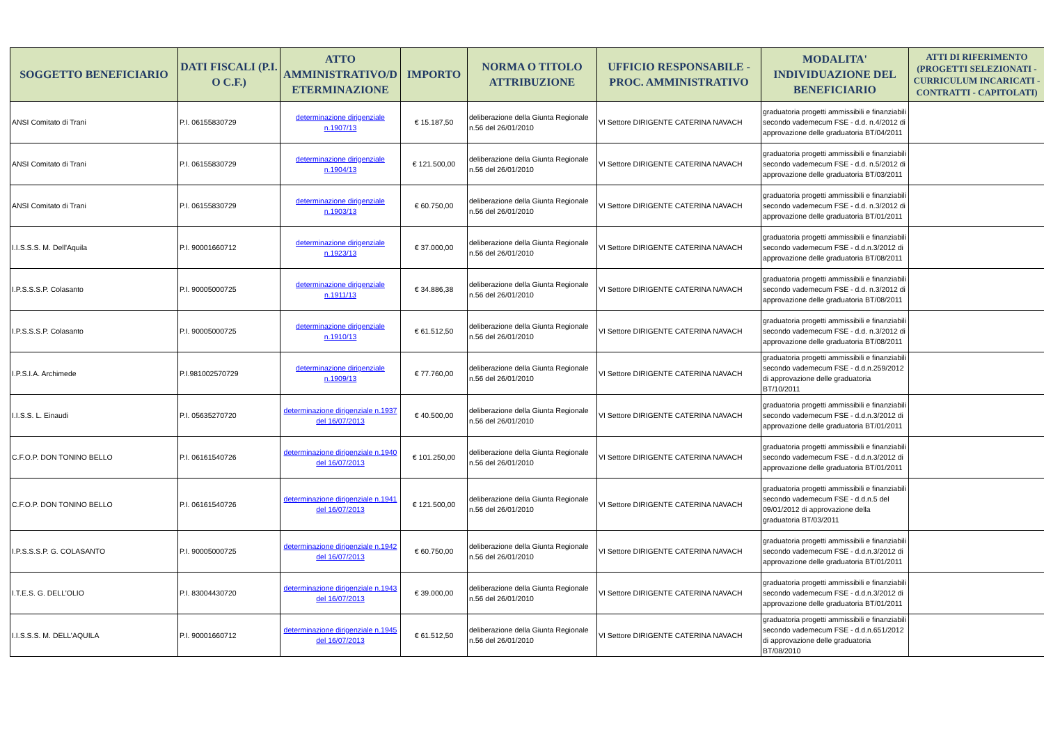| SOGGETTO BENEFICIARIO | DATI FISCALI (P.I. O C.F.) | ATTO AMMINISTRATIVO/D ETERMINAZIONE | IMPORTO | NORMA O TITOLO ATTRIBUZIONE | UFFICIO RESPONSABILE - PROC. AMMINISTRATIVO | MODALITA' INDIVIDUAZIONE DEL BENEFICIARIO | ATTI DI RIFERIMENTO (PROGETTI SELEZIONATI - CURRICULUM INCARICATI - CONTRATTI - CAPITOLATI) |
| --- | --- | --- | --- | --- | --- | --- | --- |
| ANSI Comitato di Trani | P.I. 06155830729 | determinazione dirigenziale n.1907/13 | € 15.187,50 | deliberazione della Giunta Regionale n.56 del 26/01/2010 | VI Settore DIRIGENTE CATERINA NAVACH | graduatoria progetti ammissibili e finanziabili secondo vademecum FSE - d.d. n.4/2012 di approvazione delle graduatoria BT/04/2011 | |
| ANSI Comitato di Trani | P.I. 06155830729 | determinazione dirigenziale n.1904/13 | € 121.500,00 | deliberazione della Giunta Regionale n.56 del 26/01/2010 | VI Settore DIRIGENTE CATERINA NAVACH | graduatoria progetti ammissibili e finanziabili secondo vademecum FSE - d.d. n.5/2012 di approvazione delle graduatoria BT/03/2011 | |
| ANSI Comitato di Trani | P.I. 06155830729 | determinazione dirigenziale n.1903/13 | € 60.750,00 | deliberazione della Giunta Regionale n.56 del 26/01/2010 | VI Settore DIRIGENTE CATERINA NAVACH | graduatoria progetti ammissibili e finanziabili secondo vademecum FSE - d.d. n.3/2012 di approvazione delle graduatoria BT/01/2011 | |
| I.I.S.S.S. M. Dell'Aquila | P.I. 90001660712 | determinazione dirigenziale n.1923/13 | € 37.000,00 | deliberazione della Giunta Regionale n.56 del 26/01/2010 | VI Settore DIRIGENTE CATERINA NAVACH | graduatoria progetti ammissibili e finanziabili secondo vademecum FSE - d.d.n.3/2012 di approvazione delle graduatoria BT/08/2011 | |
| I.P.S.S.S.P. Colasanto | P.I. 90005000725 | determinazione dirigenziale n.1911/13 | € 34.886,38 | deliberazione della Giunta Regionale n.56 del 26/01/2010 | VI Settore DIRIGENTE CATERINA NAVACH | graduatoria progetti ammissibili e finanziabili secondo vademecum FSE - d.d. n.3/2012 di approvazione delle graduatoria BT/08/2011 | |
| I.P.S.S.S.P. Colasanto | P.I. 90005000725 | determinazione dirigenziale n.1910/13 | € 61.512,50 | deliberazione della Giunta Regionale n.56 del 26/01/2010 | VI Settore DIRIGENTE CATERINA NAVACH | graduatoria progetti ammissibili e finanziabili secondo vademecum FSE - d.d. n.3/2012 di approvazione delle graduatoria BT/08/2011 | |
| I.P.S.I.A. Archimede | P.I.981002570729 | determinazione dirigenziale n.1909/13 | € 77.760,00 | deliberazione della Giunta Regionale n.56 del 26/01/2010 | VI Settore DIRIGENTE CATERINA NAVACH | graduatoria progetti ammissibili e finanziabili secondo vademecum FSE - d.d.n.259/2012 di approvazione delle graduatoria BT/10/2011 | |
| I.I.S.S. L. Einaudi | P.I. 05635270720 | determinazione dirigenziale n.1937 del 16/07/2013 | € 40.500,00 | deliberazione della Giunta Regionale n.56 del 26/01/2010 | VI Settore DIRIGENTE CATERINA NAVACH | graduatoria progetti ammissibili e finanziabili secondo vademecum FSE - d.d.n.3/2012 di approvazione delle graduatoria BT/01/2011 | |
| C.F.O.P. DON TONINO BELLO | P.I. 06161540726 | determinazione dirigenziale n.1940 del 16/07/2013 | € 101.250,00 | deliberazione della Giunta Regionale n.56 del 26/01/2010 | VI Settore DIRIGENTE CATERINA NAVACH | graduatoria progetti ammissibili e finanziabili secondo vademecum FSE - d.d.n.3/2012 di approvazione delle graduatoria BT/01/2011 | |
| C.F.O.P. DON TONINO BELLO | P.I. 06161540726 | determinazione dirigenziale n.1941 del 16/07/2013 | € 121.500,00 | deliberazione della Giunta Regionale n.56 del 26/01/2010 | VI Settore DIRIGENTE CATERINA NAVACH | graduatoria progetti ammissibili e finanziabili secondo vademecum FSE - d.d.n.5 del 09/01/2012 di approvazione della graduatoria BT/03/2011 | |
| I.P.S.S.S.P. G. COLASANTO | P.I. 90005000725 | determinazione dirigenziale n.1942 del 16/07/2013 | € 60.750,00 | deliberazione della Giunta Regionale n.56 del 26/01/2010 | VI Settore DIRIGENTE CATERINA NAVACH | graduatoria progetti ammissibili e finanziabili secondo vademecum FSE - d.d.n.3/2012 di approvazione delle graduatoria BT/01/2011 | |
| I.T.E.S. G. DELL’OLIO | P.I. 83004430720 | determinazione dirigenziale n.1943 del 16/07/2013 | € 39.000,00 | deliberazione della Giunta Regionale n.56 del 26/01/2010 | VI Settore DIRIGENTE CATERINA NAVACH | graduatoria progetti ammissibili e finanziabili secondo vademecum FSE - d.d.n.3/2012 di approvazione delle graduatoria BT/01/2011 | |
| I.I.S.S.S. M. DELL’AQUILA | P.I. 90001660712 | determinazione dirigenziale n.1945 del 16/07/2013 | € 61.512,50 | deliberazione della Giunta Regionale n.56 del 26/01/2010 | VI Settore DIRIGENTE CATERINA NAVACH | graduatoria progetti ammissibili e finanziabili secondo vademecum FSE - d.d.n.651/2012 di approvazione delle graduatoria BT/08/2010 | |